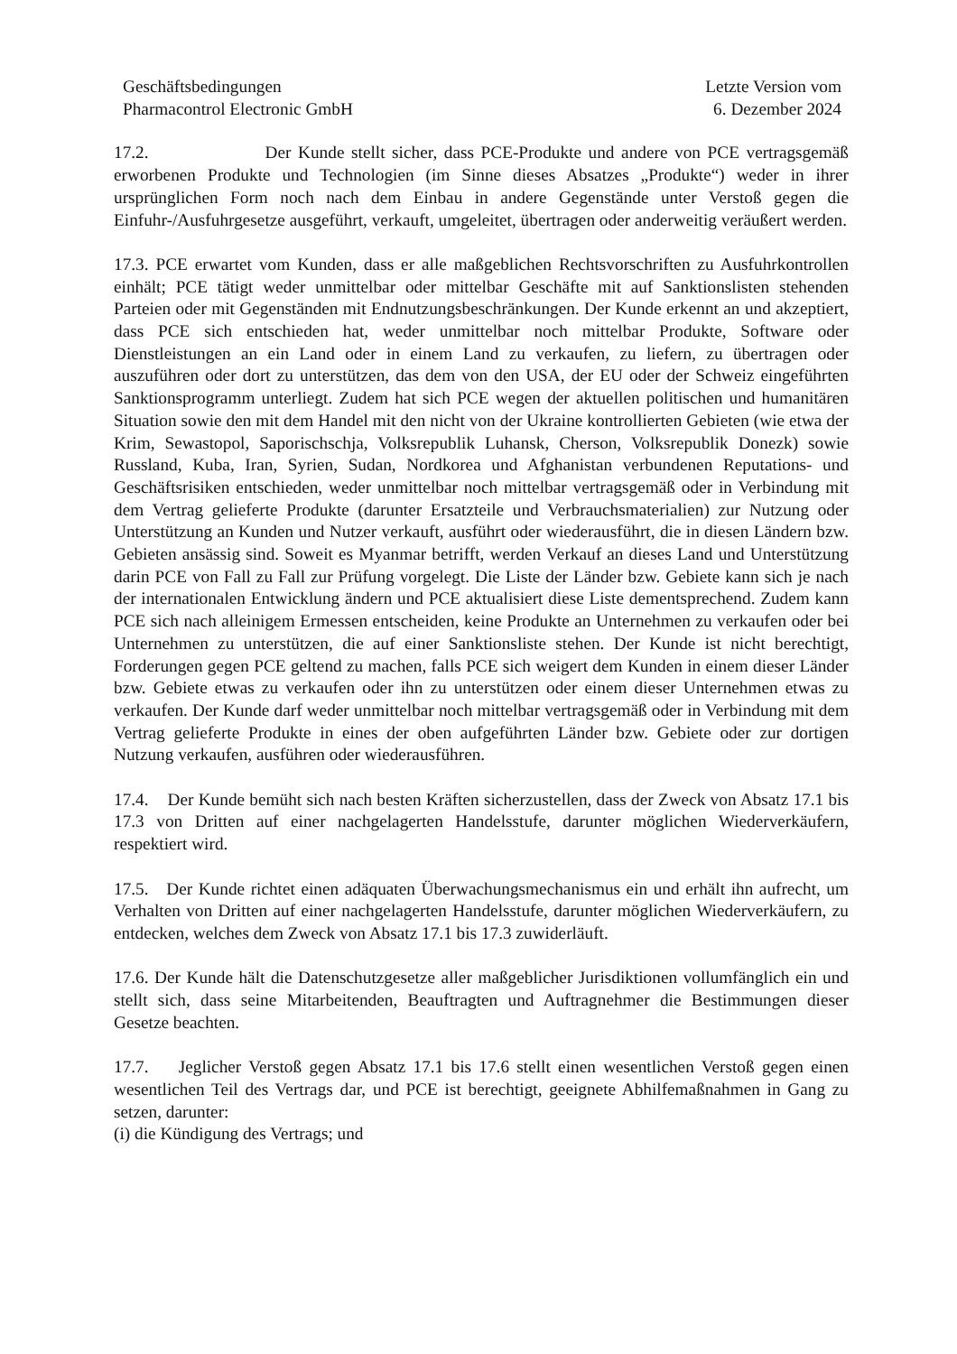Geschäftsbedingungen
Pharmacontrol Electronic GmbH
Letzte Version vom
6. Dezember 2024
17.2. Der Kunde stellt sicher, dass PCE-Produkte und andere von PCE vertragsgemäß erworbenen Produkte und Technologien (im Sinne dieses Absatzes „Produkte“) weder in ihrer ursprünglichen Form noch nach dem Einbau in andere Gegenstände unter Verstoß gegen die Einfuhr-/Ausfuhrgesetze ausgeführt, verkauft, umgeleitet, übertragen oder anderweitig veräußert werden.
17.3. PCE erwartet vom Kunden, dass er alle maßgeblichen Rechtsvorschriften zu Ausfuhrkontrollen einhält; PCE tätigt weder unmittelbar oder mittelbar Geschäfte mit auf Sanktionslisten stehenden Parteien oder mit Gegenständen mit Endnutzungsbeschränkungen. Der Kunde erkennt an und akzeptiert, dass PCE sich entschieden hat, weder unmittelbar noch mittelbar Produkte, Software oder Dienstleistungen an ein Land oder in einem Land zu verkaufen, zu liefern, zu übertragen oder auszuführen oder dort zu unterstützen, das dem von den USA, der EU oder der Schweiz eingeführten Sanktionsprogramm unterliegt. Zudem hat sich PCE wegen der aktuellen politischen und humanitären Situation sowie den mit dem Handel mit den nicht von der Ukraine kontrollierten Gebieten (wie etwa der Krim, Sewastopol, Saporischschja, Volksrepublik Luhansk, Cherson, Volksrepublik Donezk) sowie Russland, Kuba, Iran, Syrien, Sudan, Nordkorea und Afghanistan verbundenen Reputations- und Geschäftsrisiken entschieden, weder unmittelbar noch mittelbar vertragsgemäß oder in Verbindung mit dem Vertrag gelieferte Produkte (darunter Ersatzteile und Verbrauchsmaterialien) zur Nutzung oder Unterstützung an Kunden und Nutzer verkauft, ausführt oder wiederausführt, die in diesen Ländern bzw. Gebieten ansässig sind. Soweit es Myanmar betrifft, werden Verkauf an dieses Land und Unterstützung darin PCE von Fall zu Fall zur Prüfung vorgelegt. Die Liste der Länder bzw. Gebiete kann sich je nach der internationalen Entwicklung ändern und PCE aktualisiert diese Liste dementsprechend. Zudem kann PCE sich nach alleinigem Ermessen entscheiden, keine Produkte an Unternehmen zu verkaufen oder bei Unternehmen zu unterstützen, die auf einer Sanktionsliste stehen. Der Kunde ist nicht berechtigt, Forderungen gegen PCE geltend zu machen, falls PCE sich weigert dem Kunden in einem dieser Länder bzw. Gebiete etwas zu verkaufen oder ihn zu unterstützen oder einem dieser Unternehmen etwas zu verkaufen. Der Kunde darf weder unmittelbar noch mittelbar vertragsgemäß oder in Verbindung mit dem Vertrag gelieferte Produkte in eines der oben aufgeführten Länder bzw. Gebiete oder zur dortigen Nutzung verkaufen, ausführen oder wiederausführen.
17.4. Der Kunde bemüht sich nach besten Kräften sicherzustellen, dass der Zweck von Absatz 17.1 bis 17.3 von Dritten auf einer nachgelagerten Handelsstufe, darunter möglichen Wiederverkäufern, respektiert wird.
17.5. Der Kunde richtet einen adäquaten Überwachungsmechanismus ein und erhält ihn aufrecht, um Verhalten von Dritten auf einer nachgelagerten Handelsstufe, darunter möglichen Wiederverkäufern, zu entdecken, welches dem Zweck von Absatz 17.1 bis 17.3 zuwiderläuft.
17.6. Der Kunde hält die Datenschutzgesetze aller maßgeblicher Jurisdiktionen vollumfänglich ein und stellt sich, dass seine Mitarbeitenden, Beauftragten und Auftragnehmer die Bestimmungen dieser Gesetze beachten.
17.7. Jeglicher Verstoß gegen Absatz 17.1 bis 17.6 stellt einen wesentlichen Verstoß gegen einen wesentlichen Teil des Vertrags dar, und PCE ist berechtigt, geeignete Abhilfemaßnahmen in Gang zu setzen, darunter:
(i) die Kündigung des Vertrags; und